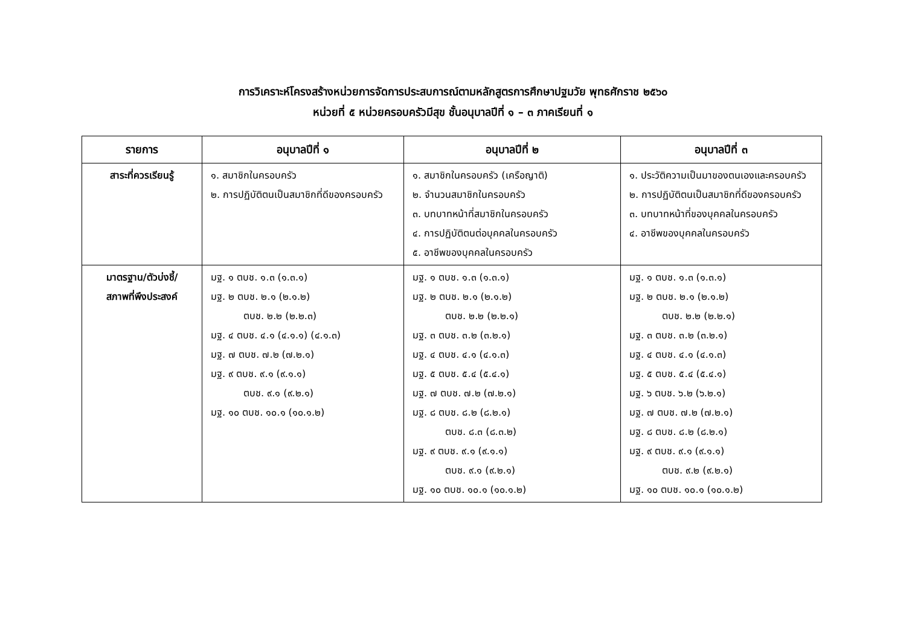การวิเคราะห์โครงสร้างหน่วยการจัดการประสบการณ์ตามหลักสูตรการศึกษาปฐมวัย พุทธศักราช ๒๕๖๐
หน่วยที่ ๕ หน่วยครอบครัวมีสุข ชั้นอนุบาลปีที่ ๑ – ๓ ภาคเรียนที่ ๑
| รายการ | อนุบาลปีที่ ๑ | อนุบาลปีที่ ๒ | อนุบาลปีที่ ๓ |
| --- | --- | --- | --- |
| สาระที่ควรเรียนรู้ | ๑. สมาชิกในครอบครัว ๒. การปฏิบัติตนเป็นสมาชิกที่ดีของครอบครัว | ๑. สมาชิกในครอบครัว (เครือญาติ) ๒. จำนวนสมาชิกในครอบครัว ๓. บทบาทหน้าที่สมาชิกในครอบครัว ๔. การปฏิบัติตนต่อบุคคลในครอบครัว ๕. อาชีพของบุคคลในครอบครัว | ๑. ประวัติความเป็นมาของตนเองและครอบครัว ๒. การปฏิบัติตนเป็นสมาชิกที่ดีของครอบครัว ๓. บทบาทหน้าที่ของบุคคลในครอบครัว ๔. อาชีพของบุคคลในครอบครัว |
| มาตรฐาน/ตัวบ่งชี้/ สภาพที่พึงประสงค์ | มฐ. ๑ ตบช. ๑.๓ (๑.๓.๑) มฐ. ๒ ตบช. ๒.๑ (๒.๑.๒) ตบช. ๒.๒ (๒.๒.๓) มฐ. ๔ ตบช. ๔.๑ (๔.๑.๑) (๔.๑.๓) มฐ. ๗ ตบช. ๗.๒ (๗.๒.๑) มฐ. ๙ ตบช. ๙.๑ (๙.๑.๑) ตบช. ๙.๑ (๙.๒.๑) มฐ. ๑๐ ตบช. ๑๐.๑ (๑๐.๑.๒) | มฐ. ๑ ตบช. ๑.๓ (๑.๓.๑) มฐ. ๒ ตบช. ๒.๑ (๒.๑.๒) ตบช. ๒.๒ (๒.๒.๑) มฐ. ๓ ตบช. ๓.๒ (๓.๒.๑) มฐ. ๔ ตบช. ๔.๑ (๔.๑.๓) มฐ. ๕ ตบช. ๕.๔ (๕.๔.๑) มฐ. ๗ ตบช. ๗.๒ (๗.๒.๑) มฐ. ๘ ตบช. ๘.๒ (๘.๒.๑) ตบช. ๘.๓ (๘.๓.๒) มฐ. ๙ ตบช. ๙.๑ (๙.๑.๑) ตบช. ๙.๑ (๙.๒.๑) มฐ. ๑๐ ตบช. ๑๐.๑ (๑๐.๑.๒) | มฐ. ๑ ตบช. ๑.๓ (๑.๓.๑) มฐ. ๒ ตบช. ๒.๑ (๒.๑.๒) ตบช. ๒.๒ (๒.๒.๑) มฐ. ๓ ตบช. ๓.๒ (๓.๒.๑) มฐ. ๔ ตบช. ๔.๑ (๔.๑.๓) มฐ. ๕ ตบช. ๕.๔ (๕.๔.๑) มฐ. ๖ ตบช. ๖.๒ (๖.๒.๑) มฐ. ๗ ตบช. ๗.๒ (๗.๒.๑) มฐ. ๘ ตบช. ๘.๒ (๘.๒.๑) มฐ. ๙ ตบช. ๙.๑ (๙.๑.๑) ตบช. ๙.๒ (๙.๒.๑) มฐ. ๑๐ ตบช. ๑๐.๑ (๑๐.๑.๒) |